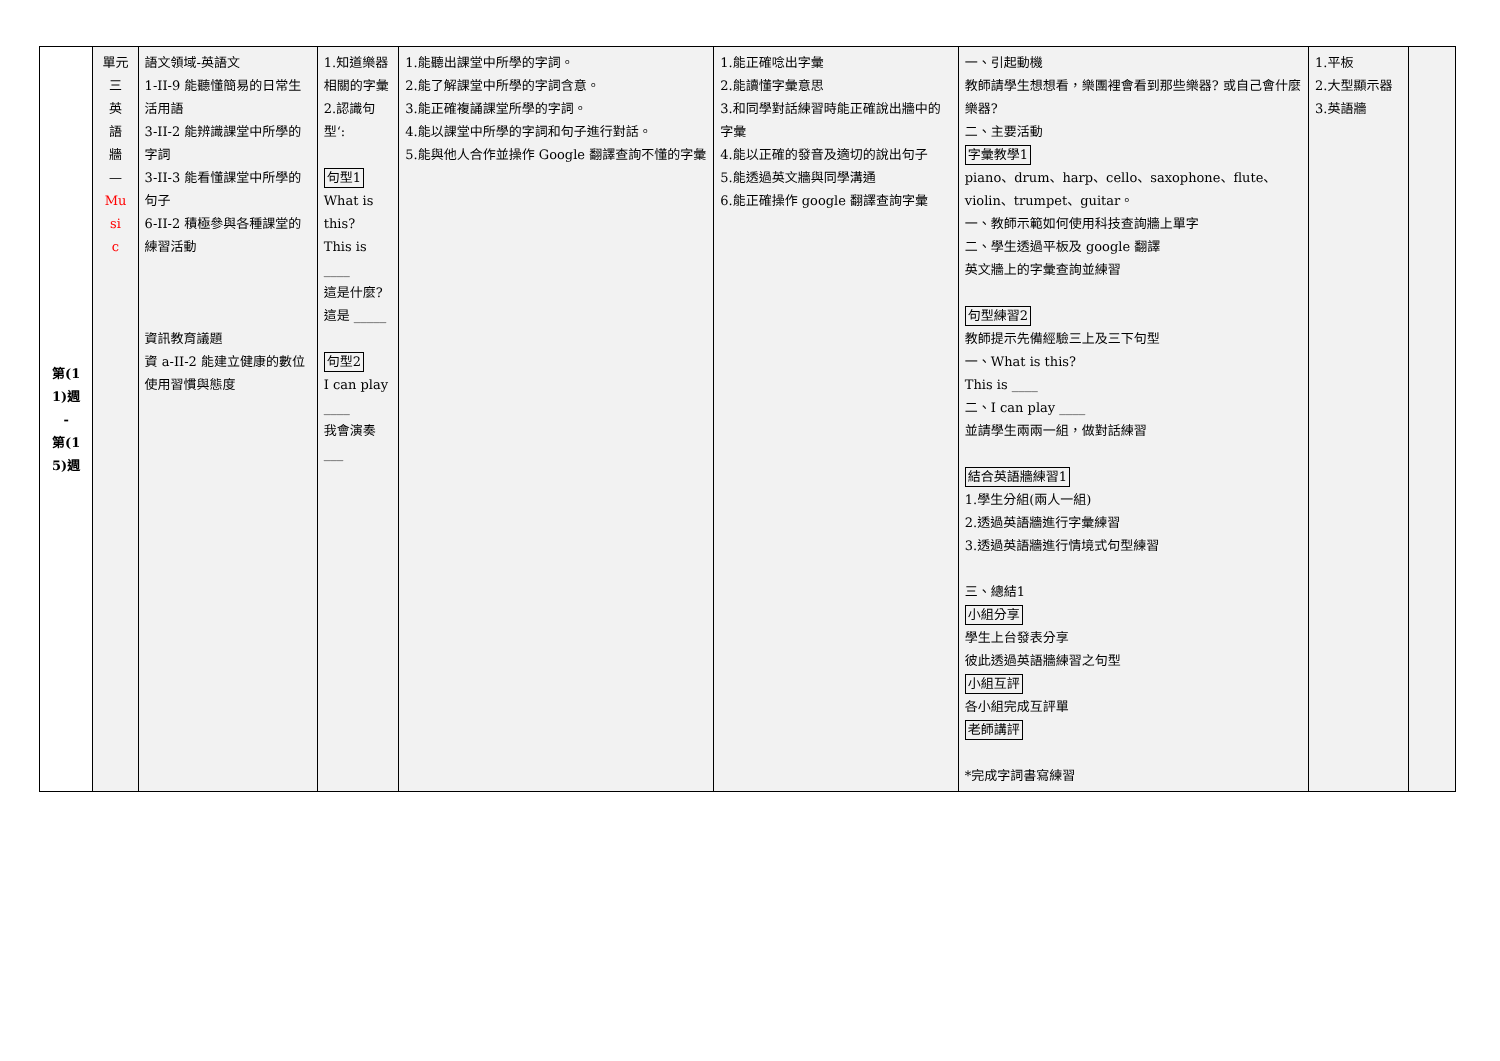| 第(1 1)週 - 第(1 5)週 | 單元三 英 語 牆 — Mu si c | 語文領域-英語文 1-II-9 能聽懂簡易的日常生活用語 3-II-2 能辨識課堂中所學的字詞 3-II-3 能看懂課堂中所學的句子 6-II-2 積極參與各種課堂的練習活動 資訊教育議題 資 a-II-2 能建立健康的數位使用習慣與態度 | 1.知道樂器相關的字彙 2.認識句型‘: 句型1 What is this? This is ____ 這是什麼? 這是 _____ 句型2 I can play ____ 我會演奏 ___ | 1.能聽出課堂中所學的字詞。 2.能了解課堂中所學的字詞含意。 3.能正確複誦課堂所學的字詞。 4.能以課堂中所學的字詞和句子進行對話。 5.能與他人合作並操作 Google 翻譯查詢不懂的字彙 | 1.能正確唸出字彙 2.能讀懂字彙意思 3.和同學對話練習時能正確說出牆中的字彙 4.能以正確的發音及適切的說出句子 5.能透過英文牆與同學溝通 6.能正確操作 google 翻譯查詢字彙 | 一、引起動機 教師請學生想想看，樂團裡會看到那些樂器? 或自己會什麼樂器? 二、主要活動 字彙教學1 piano、drum、harp、cello、saxophone、flute、violin、trumpet、guitar。 一、教師示範如何使用科技查詢牆上單字 二、學生透過平板及 google 翻譯 英文牆上的字彙查詢並練習 句型練習2 教師提示先備經驗三上及三下句型 一、What is this? This is ____ 二、I can play ____ 並請學生兩兩一組，做對話練習 結合英語牆練習1 1.學生分組(兩人一組) 2.透過英語牆進行字彙練習 3.透過英語牆進行情境式句型練習 三、總結1 小組分享 學生上台發表分享 彼此透過英語牆練習之句型 小組互評 各小組完成互評單 老師講評 *完成字詞書寫練習 | 1.平板 2.大型顯示器 3.英語牆 | |